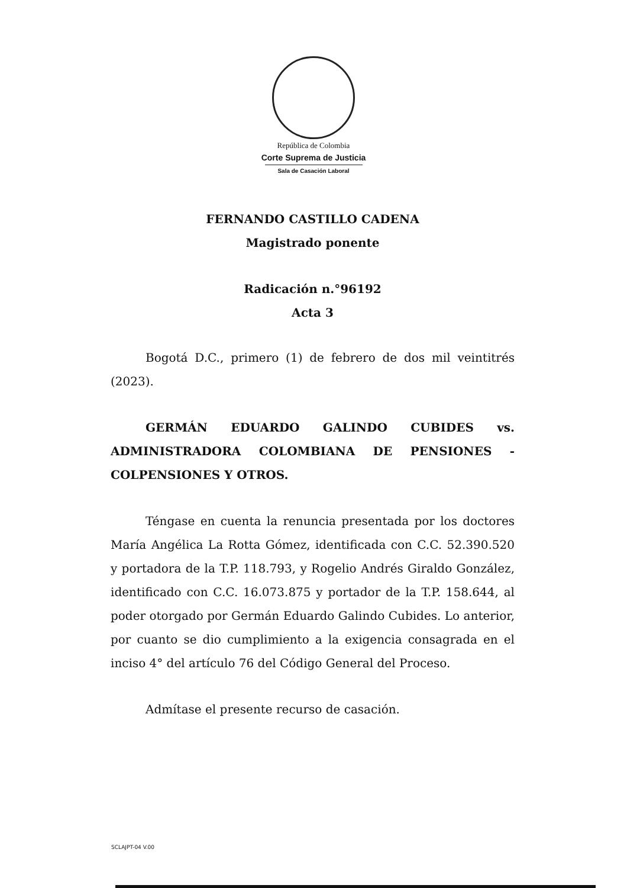República de Colombia
Corte Suprema de Justicia
Sala de Casación Laboral
FERNANDO CASTILLO CADENA
Magistrado ponente
Radicación n.°96192
Acta 3
Bogotá D.C., primero (1) de febrero de dos mil veintitrés (2023).
GERMÁN EDUARDO GALINDO CUBIDES vs. ADMINISTRADORA COLOMBIANA DE PENSIONES - COLPENSIONES Y OTROS.
Téngase en cuenta la renuncia presentada por los doctores María Angélica La Rotta Gómez, identificada con C.C. 52.390.520 y portadora de la T.P. 118.793, y Rogelio Andrés Giraldo González, identificado con C.C. 16.073.875 y portador de la T.P. 158.644, al poder otorgado por Germán Eduardo Galindo Cubides. Lo anterior, por cuanto se dio cumplimiento a la exigencia consagrada en el inciso 4° del artículo 76 del Código General del Proceso.
Admítase el presente recurso de casación.
SCLAJPT-04 V.00